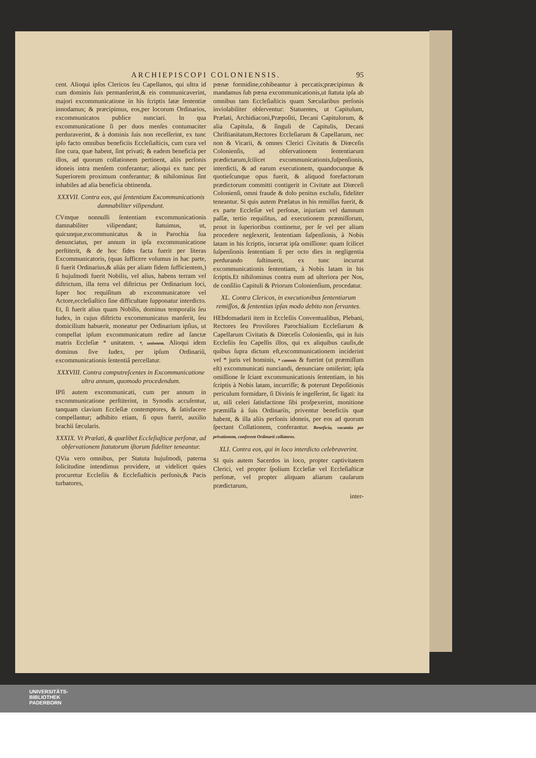ARCHIEPISCOPI COLONIENSIS. 95
cent. Alioqui ipſos Clericos ſeu Capellanos, qui ultra id cum dominis ſuis permanſerint,& eis communicaverint, majori excommunicatione in his ſcriptis latæ ſententiæ innodamus; & præcipimus, eos,per locorum Ordinarios, excommunicatos publice nunciari. In qua excommunicatione ſi per duos menſes contumaciter perduraverint, & à dominis ſuis non receſſerint, ex tunc ipſo facto omnibus beneficiis Eccleſiaſticis, cum cura vel ſine cura, quæ habent, ſint privati; & eadem beneficia per illos, ad quorum collationem pertinent, aliis perſonis idoneis intra menſem conferantur; alioqui ex tunc per Superiorem proximum conferantur; & nihilominus ſint inhabiles ad alia beneficia obtinenda.
XXXVII. Contra eos, qui ſententiam Excommunicationis damnabiliter vilipendunt.
CVmque nonnulli ſententiam excommunicationis damnabiliter vilipendant; ſtatuimus, ut, quicunque,excommunicatus & in Parochia ſua denunciatus, per annum in ipſa excommunicatione perſtiterit, & de hoc fides facta fuerit per literas Excommunicatoris, (quas ſufficere volumus in hac parte, ſi fuerit Ordinarius,& aliàs per aliam fidem ſufficientem,) ſi hujuſmodi fuerit Nobilis, vel alius, habens terram vel diſtrictum, illa terra vel diſtrictus per Ordinarium loci, ſuper hoc requiſitum ab excommunicatore vel Actore,eccleſiaſtico ſine difficultate ſupponatur interdicto. Et, ſi fuerit alius quam Nobilis, dominus temporalis ſeu Iudex, in cujus diſtrictu excommunicatus manſerit, ſeu domicilium habuerit, moneatur per Ordinarium ipſius, ut compellat ipſum excommunicatum redire ad ſanctæ matris Eccleſiæ * unitatem. *, unionem. Alioqui idem dominus ſive Iudex, per ipſum Ordinariũ, excommunicationis ſententiâ percellatur.
XXXVIII. Contra computreſcentes in Excommunicatione ultra annum, quomodo procedendum.
IPſi autem excommunicati, cum per annum in excommunicatione perſtiterint, in Synodis accuſentur, tanquam clavium Eccleſiæ contemptores, & ſatisfacere compellantur; adhibito etiam, ſi opus fuerit, auxilio brachii ſæcularis.
XXXIX. Vt Prælati, & quælibet Eccleſiaſticæ perſonæ, ad obſervationem ſtatutorum iſtorum fideliter teneantur.
QVia vero omnibus, per Statuta hujuſmodi, paterna ſolicitudine intendimus providere, ut videlicet quies procuretur Eccleſiis & Eccleſiaſticis perſonis,& Pacis turbatores,
pœnæ formidine,cohibeantur à peccatis;præcipimus & mandamus ſub pœna excommunicationis,ut ſtatuta ipſa ab omnibus tam Eccleſiaſticis quam Sæcularibus perſonis inviolabiliter obſerventur: Statuentes, ut Capitulum, Prælati, Archidiaconi,Præpoſiti, Decani Capitulorum, & alia Capitula, & ſinguli de Capitulis, Decani Chriſtianitatum,Rectores Eccleſiarum & Capellarum, nec non & Vicarii, & omnes Clerici Civitatis & Diœceſis Colonienſis, ad obſervationem ſententiarum prædictarum,ſcilicet excommunicationis,ſuſpenſionis, interdicti, & ad earum executionem, quandocunque & quotieſcunque opus fuerit, & aliquod forefactorum prædictorum committi contigerit in Civitate aut Diœceſi Colonienſi, omni fraude & dolo penitus excluſis, fideliter teneantur. Si quis autem Prælatus in his remiſſus fuerit, & ex parte Eccleſiæ vel perſonæ, injuriam vel damnum paſſæ, tertio requiſitus, ad executionem præmiſſorum, prout in ſuperioribus continetur, per ſe vel per alium procedere neglexerit, ſententiam ſuſpenſionis, à Nobis latam in his ſcriptis, incurrat ipſa omiſſione: quam ſcilicet ſuſpenſionis ſententiam ſi per octo dies in negligentia perdurando ſuſtinuerit, ex tunc incurrat excommunicationis ſententiam, à Nobis latam in his ſcriptis.Et nihilominus contra eum ad ulteriora per Nos, de conſilio Capituli & Priorum Colonienſium, procedatur.
XL. Contra Clericos, in executionibus ſententiarum remiſſos, & ſententias ipſas modo debito non ſervantes.
HEbdomadarii item in Eccleſiis Conventualibus, Plebani, Rectores ſeu Proviſores Parochialium Eccleſiarum & Capellarum Civitatis & Diœceſis Colonienſis, qui in ſuis Eccleſiis ſeu Capellis illos, qui ex aliquibus cauſis,de quibus ſupra dictum eſt,excommunicationem inciderint vel * juris vel hominis, * canonis & fuerint (ut præmiſſum eſt) excommunicati nunciandi, denunciare omiſerint; ipſa omiſſione ſe ſciant excommunicationis ſententiam, in his ſcriptis à Nobis latam, incurriſſe; & poterunt Depoſitionis periculum formidare, ſi Divinis ſe ingeſſerint, ſic ligati: ita ut, niſi celeri ſatisfactione ſibi proſpexerint, monitione præmiſſa à ſuis Ordinariis, priventur beneficiis quæ habent, & illa aliis perſonis idoneis, per eos ad quorum ſpectant Collationem, conferantur. Beneficia, vacantia per privationem, conferent Ordinarii collatores.
XLI. Contra eos, qui in loco interdicto celebraverint.
SI quis autem Sacerdos in loco, propter captivitatem Clerici, vel propter ſpolium Eccleſiæ vel Eccleſiaſticæ perſonæ, vel propter aliquam aliarum cauſarum prædictarum,
inter-
UNIVERSITÄTS-
BIBLIOTHEK
PADERBORN